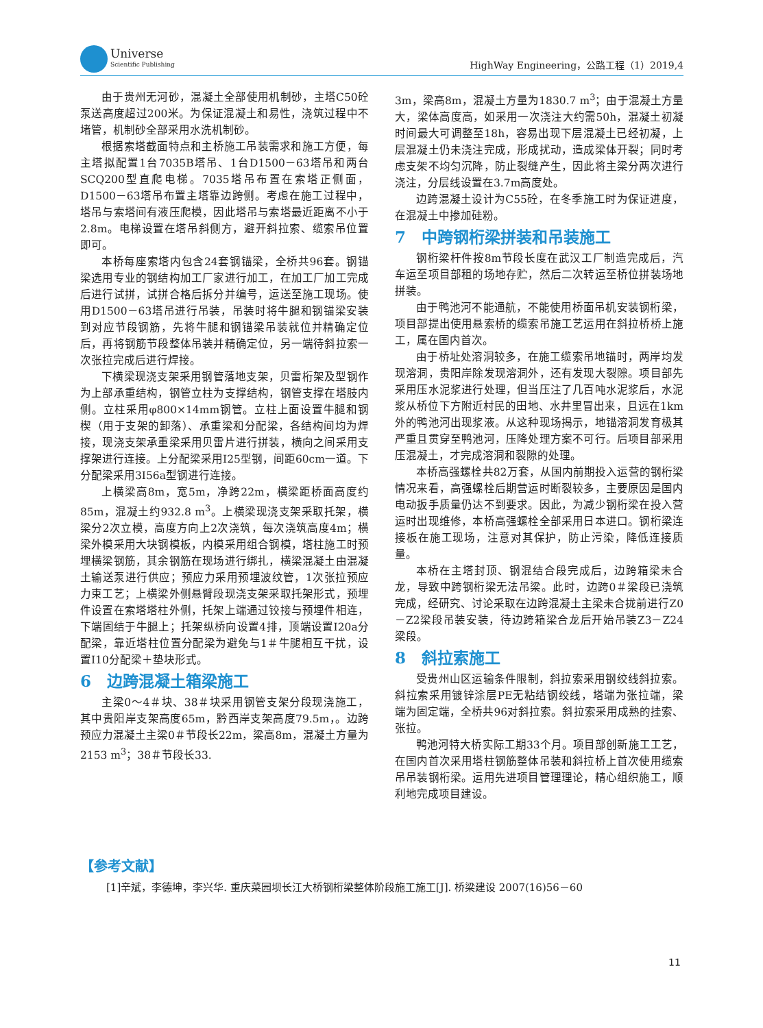Universe
Scientific Publishing
HighWay Engineering，公路工程（1）2019,4
由于贵州无河砂，混凝土全部使用机制砂，主塔C50砼泵送高度超过200米。为保证混凝土和易性，浇筑过程中不堵管，机制砂全部采用水洗机制砂。
根据索塔截面特点和主桥施工吊装需求和施工方便，每主塔拟配置1台7035B塔吊、1台D1500－63塔吊和两台SCQ200型直爬电梯。7035塔吊布置在索塔正侧面，D1500－63塔吊布置主塔靠边跨侧。考虑在施工过程中，塔吊与索塔间有液压爬模，因此塔吊与索塔最近距离不小于2.8m。电梯设置在塔吊斜侧方，避开斜拉索、缆索吊位置即可。
本桥每座索塔内包含24套钢锚梁，全桥共96套。钢锚梁选用专业的钢结构加工厂家进行加工，在加工厂加工完成后进行试拼，试拼合格后拆分并编号，运送至施工现场。使用D1500－63塔吊进行吊装，吊装时将牛腿和钢锚梁安装到对应节段钢筋，先将牛腿和钢锚梁吊装就位并精确定位后，再将钢筋节段整体吊装并精确定位，另一端待斜拉索一次张拉完成后进行焊接。
下横梁现浇支架采用钢管落地支架，贝雷桁架及型钢作为上部承重结构，钢管立柱为支撑结构，钢管支撑在塔肢内侧。立柱采用φ800×14mm钢管。立柱上面设置牛腿和钢楔（用于支架的卸落）、承重梁和分配梁，各结构间均为焊接，现浇支架承重梁采用贝雷片进行拼装，横向之间采用支撑架进行连接。上分配梁采用I25型钢，间距60cm一道。下分配梁采用3I56a型钢进行连接。
上横梁高8m，宽5m，净跨22m，横梁距桥面高度约85m，混凝土约932.8 m<sup>3</sup>。上横梁现浇支架采取托架，横梁分2次立模，高度方向上2次浇筑，每次浇筑高度4m；横梁外模采用大块钢模板，内模采用组合钢模，塔柱施工时预埋横梁钢筋，其余钢筋在现场进行绑扎，横梁混凝土由混凝土输送泵进行供应；预应力采用预埋波纹管，1次张拉预应力束工艺；上横梁外侧悬臂段现浇支架采取托架形式，预埋件设置在索塔塔柱外侧，托架上端通过铰接与预埋件相连，下端固结于牛腿上；托架纵桥向设置4排，顶端设置I20a分配梁，靠近塔柱位置分配梁为避免与1＃牛腿相互干扰，设置I10分配梁＋垫块形式。
6　边跨混凝土箱梁施工
主梁0～4＃块、38＃块采用钢管支架分段现浇施工，其中贵阳岸支架高度65m，黔西岸支架高度79.5m，。边跨预应力混凝土主梁0＃节段长22m，梁高8m，混凝土方量为2153 m<sup>3</sup>；38＃节段长33.
3m，梁高8m，混凝土方量为1830.7 m<sup>3</sup>；由于混凝土方量大，梁体高度高，如采用一次浇注大约需50h，混凝土初凝时间最大可调整至18h，容易出现下层混凝土已经初凝，上层混凝土仍未浇注完成，形成扰动，造成梁体开裂；同时考虑支架不均匀沉降，防止裂缝产生，因此将主梁分两次进行浇注，分层线设置在3.7m高度处。
边跨混凝土设计为C55砼，在冬季施工时为保证进度，在混凝土中掺加硅粉。
7　中跨钢桁梁拼装和吊装施工
钢桁梁杆件按8m节段长度在武汉工厂制造完成后，汽车运至项目部租的场地存贮，然后二次转运至桥位拼装场地拼装。
由于鸭池河不能通航，不能使用桥面吊机安装钢桁梁，项目部提出使用悬索桥的缆索吊施工艺运用在斜拉桥桥上施工，属在国内首次。
由于桥址处溶洞较多，在施工缆索吊地锚时，两岸均发现溶洞，贵阳岸除发现溶洞外，还有发现大裂隙。项目部先采用压水泥浆进行处理，但当压注了几百吨水泥浆后，水泥浆从桥位下方附近村民的田地、水井里冒出来，且远在1km外的鸭池河出现浆液。从这种现场揭示，地锚溶洞发育极其严重且贯穿至鸭池河，压降处理方案不可行。后项目部采用压混凝土，才完成溶洞和裂隙的处理。
本桥高强螺栓共82万套，从国内前期投入运营的钢桁梁情况来看，高强螺栓后期营运时断裂较多，主要原因是国内电动扳手质量仍达不到要求。因此，为减少钢桁梁在投入营运时出现维修，本桥高强螺栓全部采用日本进口。钢桁梁连接板在施工现场，注意对其保护，防止污染，降低连接质量。
本桥在主塔封顶、钢混结合段完成后，边跨箱梁未合龙，导致中跨钢桁梁无法吊梁。此时，边跨0＃梁段已浇筑完成，经研究、讨论采取在边跨混凝土主梁未合拢前进行Z0－Z2梁段吊装安装，待边跨箱梁合龙后开始吊装Z3－Z24梁段。
8　斜拉索施工
受贵州山区运输条件限制，斜拉索采用钢绞线斜拉索。斜拉索采用镀锌涂层PE无粘结钢绞线，塔端为张拉端，梁端为固定端，全桥共96对斜拉索。斜拉索采用成熟的挂索、张拉。
鸭池河特大桥实际工期33个月。项目部创新施工工艺，在国内首次采用塔柱钢筋整体吊装和斜拉桥上首次使用缆索吊吊装钢桁梁。运用先进项目管理理论，精心组织施工，顺利地完成项目建设。
【参考文献】
[1]辛斌，李德坤，李兴华. 重庆菜园坝长江大桥钢桁梁整体阶段施工施工[J]. 桥梁建设 2007(16)56－60
11